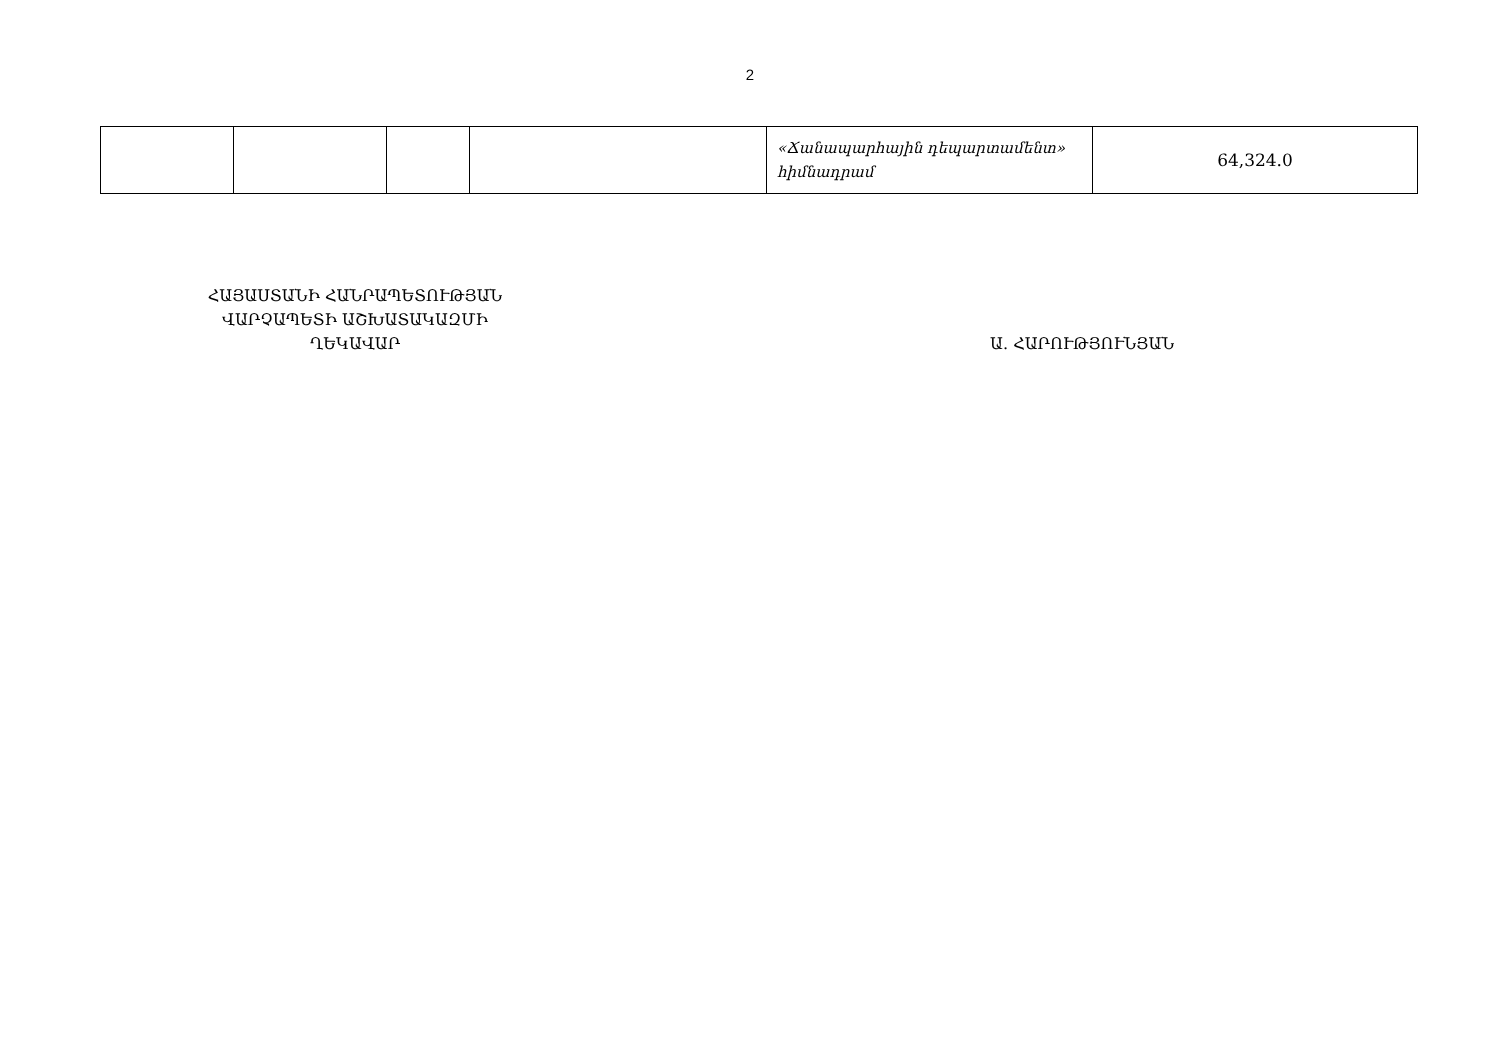2
| | | | | «Ճանապարհային դեպարտամենտ» հիմնադրամ | 64,324.0 |
ՀԱՅԱՍՏԱՆԻ ՀԱՆՐԱՊԵՏՈՒԹՅԱՆ
ՎԱՐՉԱՊԵՏԻ ԱՇԽԱՏԱԿԱԶՄԻ
ՂԵԿԱՎԱՐ
Ա. ՀԱՐՈՒԹՅՈՒՆՅԱՆ